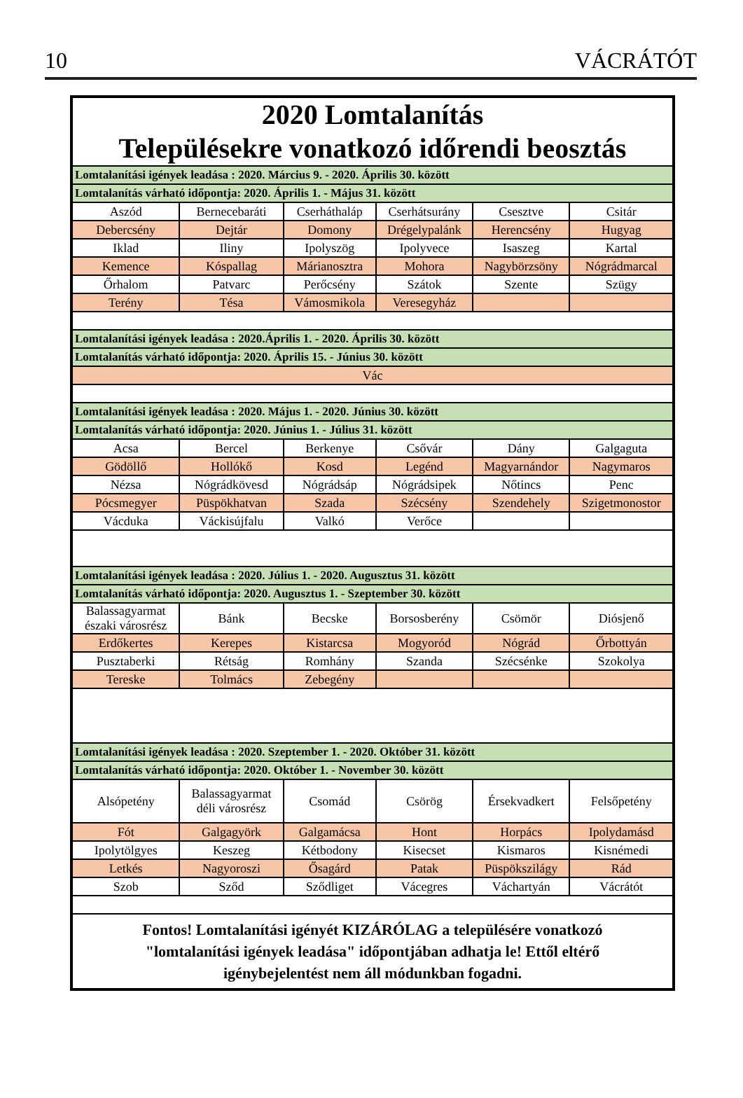10 VÁCRÁTÓT
| 2020 Lomtalanítás Településekre vonatkozó időrendi beosztás | | | | | |
| Lomtalanítási igények leadása : 2020. Március 9. - 2020. Április 30. között | | | | | |
| Lomtalanítás várható időpontja: 2020. Április 1. - Május 31. között | | | | | |
| Aszód | Bernecebaráti | Cserháthaláp | Cserhátsurány | Csesztve | Csitár |
| Debercsény | Dejtár | Domony | Drégelypalánk | Herencsény | Hugyag |
| Iklad | Iliny | Ipolyszög | Ipolyvece | Isaszeg | Kartal |
| Kemence | Kóspallag | Márianosztra | Mohora | Nagybörzsöny | Nógrádmarcal |
| Őrhalom | Patvarc | Perőcsény | Szátok | Szente | Szügy |
| Terény | Tésa | Vámosmikola | Veresegyház | | |
| Lomtalanítási igények leadása : 2020.Április 1. - 2020. Április 30. között | | | | | |
| Lomtalanítás várható időpontja: 2020. Április 15. - Június 30. között | | | | | |
| Vác | | | | | |
| Lomtalanítási igények leadása : 2020. Május 1. - 2020. Június 30. között | | | | | |
| Lomtalanítás várható időpontja: 2020. Június 1. - Július 31. között | | | | | |
| Acsa | Bercel | Berkenye | Csővár | Dány | Galgaguta |
| Gödöllő | Hollókő | Kosd | Legénd | Magyarnándor | Nagymaros |
| Nézsa | Nógrádkövesd | Nógrádsáp | Nógrádsipek | Nőtincs | Penc |
| Pócsmegyer | Püspökhatvan | Szada | Szécsény | Szendehely | Szigetmonostor |
| Vácduka | Váckisújfalu | Valkó | Verőce | | |
| Lomtalanítási igények leadása : 2020. Július 1. - 2020. Augusztus 31. között | | | | | |
| Lomtalanítás várható időpontja: 2020. Augusztus 1. - Szeptember 30. között | | | | | |
| Balassagyarmat északi városrész | Bánk | Becske | Borsosberény | Csömör | Diósjenő |
| Erdőkertes | Kerepes | Kistarcsa | Mogyoród | Nógrád | Őrbottyán |
| Pusztaberki | Rétság | Romhány | Szanda | Szécsénke | Szokolya |
| Tereske | Tolmács | Zebegény | | | |
| Lomtalanítási igények leadása : 2020. Szeptember 1. - 2020. Október 31. között | | | | | |
| Lomtalanítás várható időpontja: 2020. Október 1. - November 30. között | | | | | |
| Alsópetény | Balassagyarmat déli városrész | Csomád | Csörög | Érsekvadkert | Felsőpetény |
| Fót | Galgagyörk | Galgamácsa | Hont | Horpács | Ipolydamásd |
| Ipolytölgyes | Keszeg | Kétbodony | Kisecset | Kismaros | Kisnémedi |
| Letkés | Nagyoroszi | Ősagárd | Patak | Püspökszilágy | Rád |
| Szob | Sződ | Sződliget | Vácegres | Váchartyán | Vácrátót |
| Fontos! Lomtalanítási igényét KIZÁRÓLAG a településére vonatkozó "lomtalanítási igények leadása" időpontjában adhatja le! Ettől eltérő igénybejelentést nem áll módunkban fogadni. | | | | | |